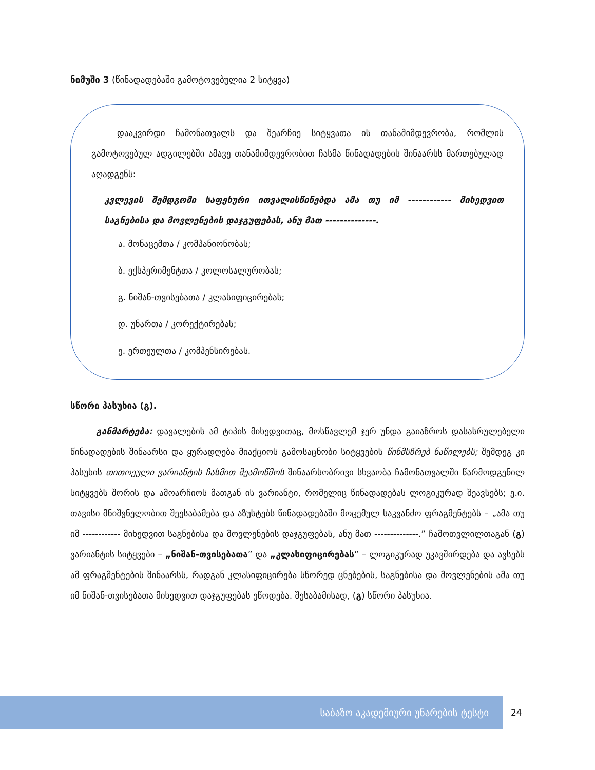ნიმუში 3 (წინადადებაში გამოტოვებულია 2 სიტყვა)
დააკვირდი ჩამონათვალს და შეარჩიე სიტყვათა ის თანამიმდევრობა, რომლის გამოტოვებულ ადგილებში ამავე თანამიმდევრობით ჩასმა წინადადების შინაარსს მართებულად აღადგენს:
კვლევის შემდგომი საფეხური ითვალისწინებდა ამა თუ იმ ------------ მიხედვით საგნებისა და მოვლენების დაჯგუფებას, ანუ მათ --------------.
ა. მონაცემთა / კომპანიონობას;
ბ. ექსპერიმენტთა / კოლოსალურობას;
გ. ნიშან-თვისებათა / კლასიფიცირებას;
დ. უნართა / კორექტირებას;
ე. ერთეულთა / კომპენსირებას.
სწორი პასუხია (გ).
განმარტება: დავალების ამ ტიპის მიხედვითაც, მოსწავლემ ჯერ უნდა გაიაზროს დასასრულებელი წინადადების შინაარსი და ყურადღება მიაქციოს გამოსაცნობი სიტყვების წინმსწრებ ნაწილებს; შემდეგ კი პასუხის თითოეული ვარიანტის ჩასმით შეამოწმოს შინაარსობრივი სხვაობა ჩამონათვალში წარმოდგენილ სიტყვებს შორის და ამოარჩიოს მათგან ის ვარიანტი, რომელიც წინადადებას ლოგიკურად შეავსებს; ე.ი. თავისი მნიშვნელობით შეესაბამება და აზუსტებს წინადადებაში მოცემულ საკვანძო ფრაგმენტებს – „ამა თუ იმ ------------ მიხედვით საგნებისა და მოვლენების დაჯგუფებას, ანუ მათ --------------.” ჩამოთვლილთაგან (გ) ვარიანტის სიტყვები – „ნიშან-თვისებათა” და „კლასიფიცირებას” – ლოგიკურად უკავშირდება და ავსებს ამ ფრაგმენტების შინაარსს, რადგან კლასიფიცირება სწორედ ცნებების, საგნებისა და მოვლენების ამა თუ იმ ნიშან-თვისებათა მიხედვით დაჯგუფებას ეწოდება. შესაბამისად, (გ) სწორი პასუხია.
საბაზო აკადემიური უნარების ტესტი
24